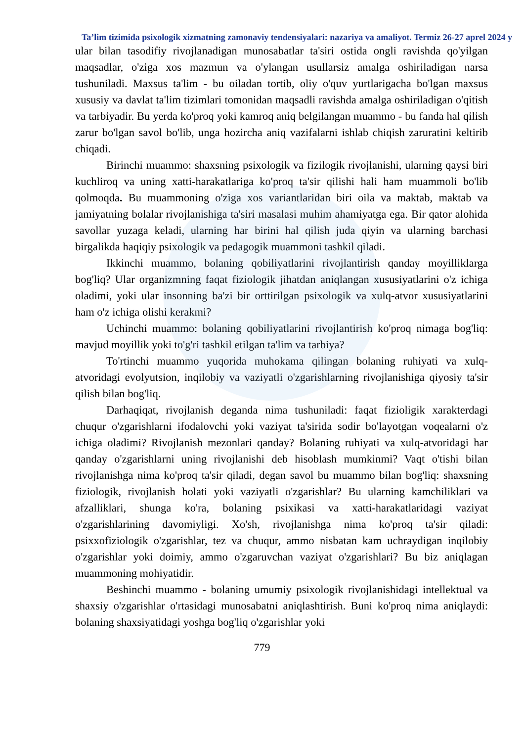Ta’lim tizimida psixologik xizmatning zamonaviy tendensiyalari: nazariya va amaliyot. Termiz 26-27 aprel 2024 y
ular bilan tasodifiy rivojlanadigan munosabatlar ta'siri ostida ongli ravishda qo'yilgan maqsadlar, o'ziga xos mazmun va o'ylangan usullarsiz amalga oshiriladigan narsa tushuniladi. Maxsus ta'lim - bu oiladan tortib, oliy o'quv yurtlarigacha bo'lgan maxsus xususiy va davlat ta'lim tizimlari tomonidan maqsadli ravishda amalga oshiriladigan o'qitish va tarbiyadir. Bu yerda ko'proq yoki kamroq aniq belgilangan muammo - bu fanda hal qilish zarur bo'lgan savol bo'lib, unga hozircha aniq vazifalarni ishlab chiqish zaruratini keltirib chiqadi.
Birinchi muammo: shaxsning psixologik va fizilogik rivojlanishi, ularning qaysi biri kuchliroq va uning xatti-harakatlariga ko'proq ta'sir qilishi hali ham muammoli bo'lib qolmoqda. Bu muammoning o'ziga xos variantlaridan biri oila va maktab, maktab va jamiyatning bolalar rivojlanishiga ta'siri masalasi muhim ahamiyatga ega. Bir qator alohida savollar yuzaga keladi, ularning har birini hal qilish juda qiyin va ularning barchasi birgalikda haqiqiy psixologik va pedagogik muammoni tashkil qiladi.
Ikkinchi muammo, bolaning qobiliyatlarini rivojlantirish qanday moyilliklarga bog'liq? Ular organizmning faqat fiziologik jihatdan aniqlangan xususiyatlarini o'z ichiga oladimi, yoki ular insonning ba'zi bir orttirilgan psixologik va xulq-atvor xususiyatlarini ham o'z ichiga olishi kerakmi?
Uchinchi muammo: bolaning qobiliyatlarini rivojlantirish ko'proq nimaga bog'liq: mavjud moyillik yoki to'g'ri tashkil etilgan ta'lim va tarbiya?
To'rtinchi muammo yuqorida muhokama qilingan bolaning ruhiyati va xulq-atvoridagi evolyutsion, inqilobiy va vaziyatli o'zgarishlarning rivojlanishiga qiyosiy ta'sir qilish bilan bog'liq.
Darhaqiqat, rivojlanish deganda nima tushuniladi: faqat fizioligik xarakterdagi chuqur o'zgarishlarni ifodalovchi yoki vaziyat ta'sirida sodir bo'layotgan voqealarni o'z ichiga oladimi? Rivojlanish mezonlari qanday? Bolaning ruhiyati va xulq-atvoridagi har qanday o'zgarishlarni uning rivojlanishi deb hisoblash mumkinmi? Vaqt o'tishi bilan rivojlanishga nima ko'proq ta'sir qiladi, degan savol bu muammo bilan bog'liq: shaxsning fiziologik, rivojlanish holati yoki vaziyatli o'zgarishlar? Bu ularning kamchiliklari va afzalliklari, shunga ko'ra, bolaning psixikasi va xatti-harakatlaridagi vaziyat o'zgarishlarining davomiyligi. Xo'sh, rivojlanishga nima ko'proq ta'sir qiladi: psixxofiziologik o'zgarishlar, tez va chuqur, ammo nisbatan kam uchraydigan inqilobiy o'zgarishlar yoki doimiy, ammo o'zgaruvchan vaziyat o'zgarishlari? Bu biz aniqlagan muammoning mohiyatidir.
Beshinchi muammo - bolaning umumiy psixologik rivojlanishidagi intellektual va shaxsiy o'zgarishlar o'rtasidagi munosabatni aniqlashtirish. Buni ko'proq nima aniqlaydi: bolaning shaxsiyatidagi yoshga bog'liq o'zgarishlar yoki
779